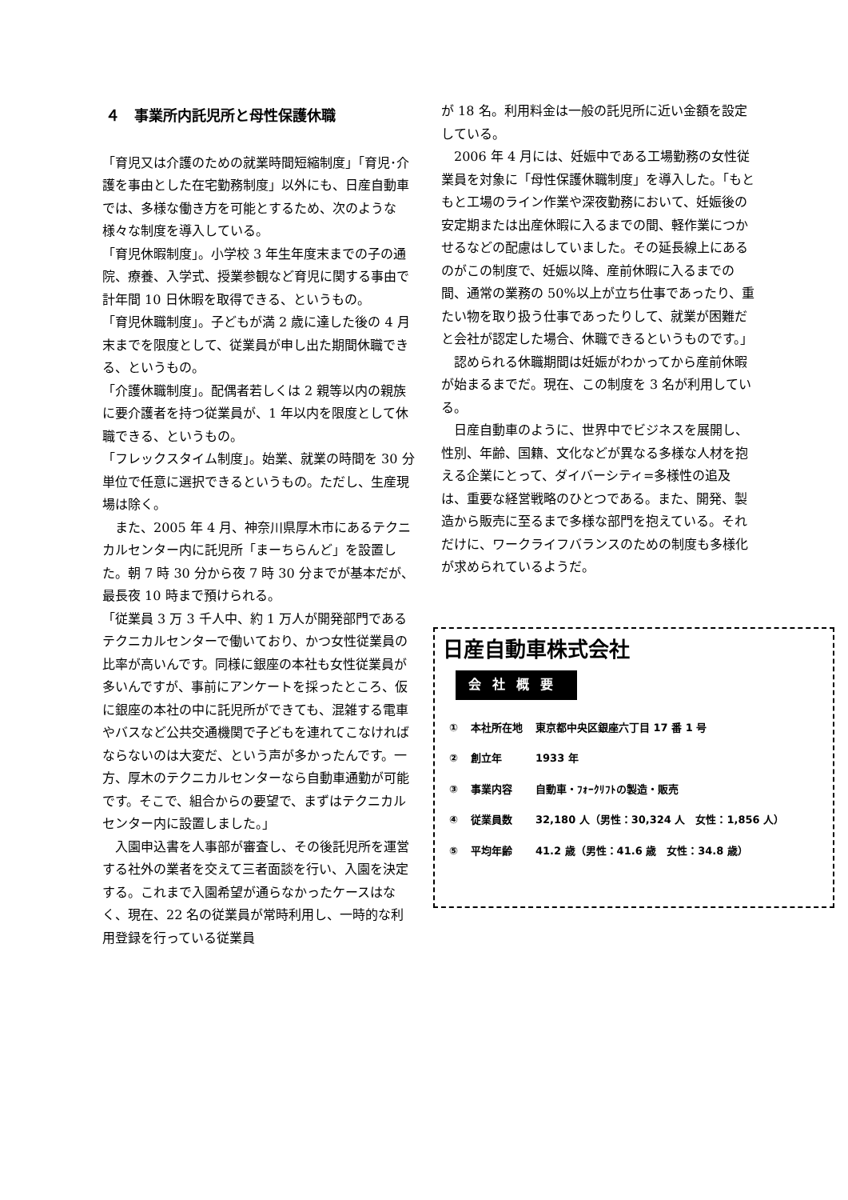４　事業所内託児所と母性保護休職
「育児又は介護のための就業時間短縮制度」「育児･介護を事由とした在宅勤務制度」以外にも、日産自動車では、多様な働き方を可能とするため、次のような様々な制度を導入している。
「育児休暇制度」。小学校 3 年生年度末までの子の通院、療養、入学式、授業参観など育児に関する事由で計年間 10 日休暇を取得できる、というもの。
「育児休職制度」。子どもが満 2 歳に達した後の 4 月末までを限度として、従業員が申し出た期間休職できる、というもの。
「介護休職制度」。配偶者若しくは 2 親等以内の親族に要介護者を持つ従業員が、1 年以内を限度として休職できる、というもの。
「フレックスタイム制度」。始業、就業の時間を 30 分単位で任意に選択できるというもの。ただし、生産現場は除く。
　また、2005 年 4 月、神奈川県厚木市にあるテクニカルセンター内に託児所「まーちらんど」を設置した。朝 7 時 30 分から夜 7 時 30 分までが基本だが、最長夜 10 時まで預けられる。
「従業員 3 万 3 千人中、約 1 万人が開発部門であるテクニカルセンターで働いており、かつ女性従業員の比率が高いんです。同様に銀座の本社も女性従業員が多いんですが、事前にアンケートを採ったところ、仮に銀座の本社の中に託児所ができても、混雑する電車やバスなど公共交通機関で子どもを連れてこなければならないのは大変だ、という声が多かったんです。一方、厚木のテクニカルセンターなら自動車通勤が可能です。そこで、組合からの要望で、まずはテクニカルセンター内に設置しました。」
　入園申込書を人事部が審査し、その後託児所を運営する社外の業者を交えて三者面談を行い、入園を決定する。これまで入園希望が通らなかったケースはなく、現在、22 名の従業員が常時利用し、一時的な利用登録を行っている従業員
が 18 名。利用料金は一般の託児所に近い金額を設定している。
　2006 年 4 月には、妊娠中である工場勤務の女性従業員を対象に「母性保護休職制度」を導入した。「もともと工場のライン作業や深夜勤務において、妊娠後の安定期または出産休暇に入るまでの間、軽作業につかせるなどの配慮はしていました。その延長線上にあるのがこの制度で、妊娠以降、産前休暇に入るまでの間、通常の業務の 50%以上が立ち仕事であったり、重たい物を取り扱う仕事であったりして、就業が困難だと会社が認定した場合、休職できるというものです。」
　認められる休職期間は妊娠がわかってから産前休暇が始まるまでだ。現在、この制度を 3 名が利用している。
　日産自動車のように、世界中でビジネスを展開し、性別、年齢、国籍、文化などが異なる多様な人材を抱える企業にとって、ダイバーシティ=多様性の追及は、重要な経営戦略のひとつである。また、開発、製造から販売に至るまで多様な部門を抱えている。それだけに、ワークライフバランスのための制度も多様化が求められているようだ。
日産自動車株式会社
会社概要
| ① | 本社所在地 | 東京都中央区銀座六丁目 17 番 1 号 |
| ② | 創立年 | 1933 年 |
| ③ | 事業内容 | 自動車・ﾌｫｰｸﾘﾌﾄの製造・販売 |
| ④ | 従業員数 | 32,180 人（男性：30,324 人 女性：1,856 人） |
| ⑤ | 平均年齢 | 41.2 歳（男性：41.6 歳 女性：34.8 歳） |